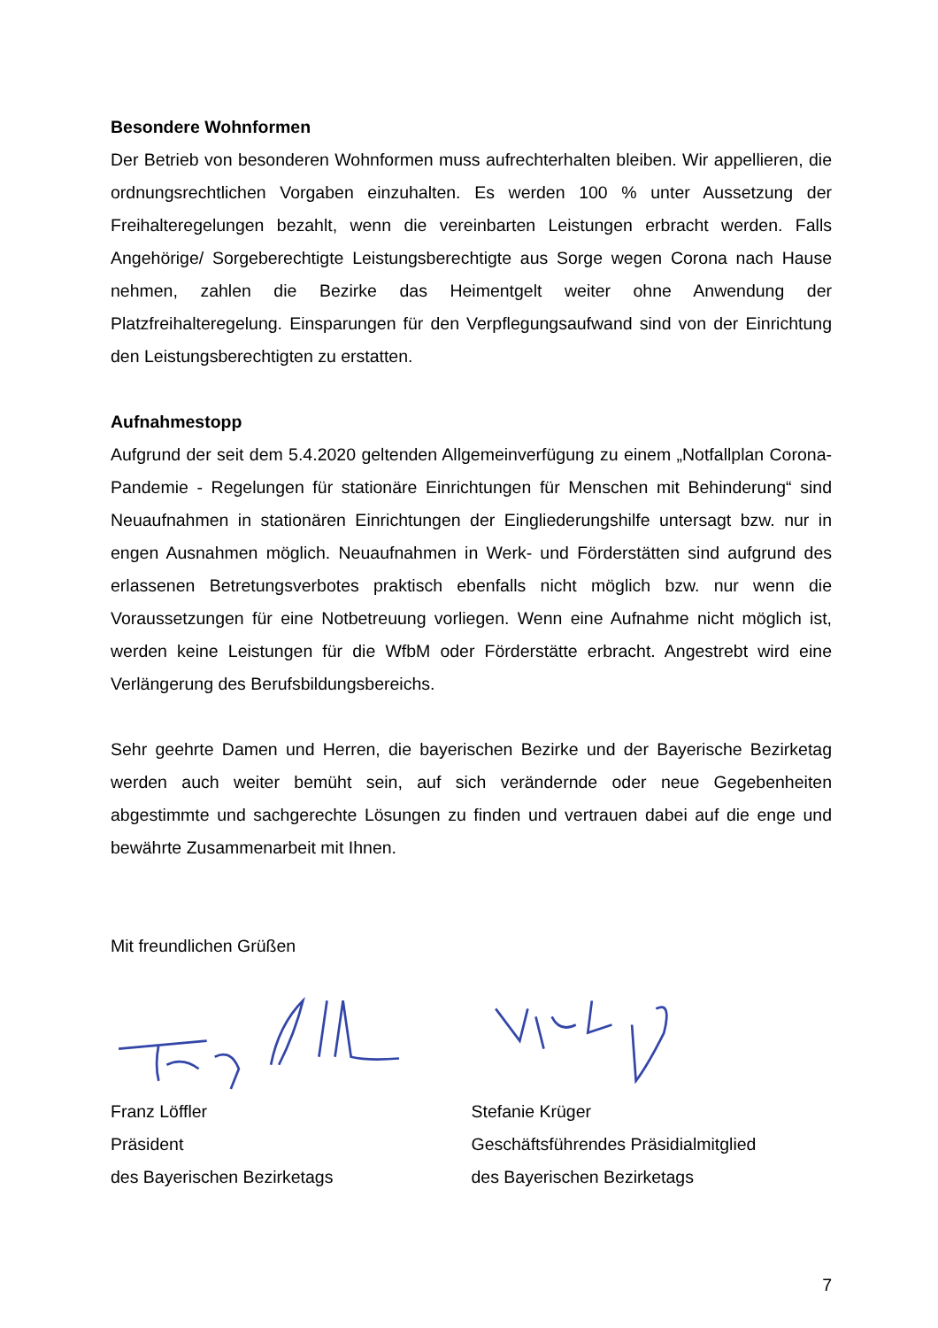Besondere Wohnformen
Der Betrieb von besonderen Wohnformen muss aufrechterhalten bleiben. Wir appellieren, die ordnungsrechtlichen Vorgaben einzuhalten. Es werden 100 % unter Aussetzung der Freihalteregelungen bezahlt, wenn die vereinbarten Leistungen erbracht werden. Falls Angehörige/ Sorgeberechtigte Leistungsberechtigte aus Sorge wegen Corona nach Hause nehmen, zahlen die Bezirke das Heimentgelt weiter ohne Anwendung der Platzfreihalteregelung. Einsparungen für den Verpflegungsaufwand sind von der Einrichtung den Leistungsberechtigten zu erstatten.
Aufnahmestopp
Aufgrund der seit dem 5.4.2020 geltenden Allgemeinverfügung zu einem „Notfallplan Corona-Pandemie - Regelungen für stationäre Einrichtungen für Menschen mit Behinderung“ sind Neuaufnahmen in stationären Einrichtungen der Eingliederungshilfe untersagt bzw. nur in engen Ausnahmen möglich. Neuaufnahmen in Werk- und Förderstätten sind aufgrund des erlassenen Betretungsverbotes praktisch ebenfalls nicht möglich bzw. nur wenn die Voraussetzungen für eine Notbetreuung vorliegen. Wenn eine Aufnahme nicht möglich ist, werden keine Leistungen für die WfbM oder Förderstätte erbracht. Angestrebt wird eine Verlängerung des Berufsbildungsbereichs.
Sehr geehrte Damen und Herren, die bayerischen Bezirke und der Bayerische Bezirketag werden auch weiter bemüht sein, auf sich verändernde oder neue Gegebenheiten abgestimmte und sachgerechte Lösungen zu finden und vertrauen dabei auf die enge und bewährte Zusammenarbeit mit Ihnen.
Mit freundlichen Grüßen
Franz Löffler
Präsident
des Bayerischen Bezirketags
Stefanie Krüger
Geschäftsführendes Präsidialmitglied
des Bayerischen Bezirketags
7